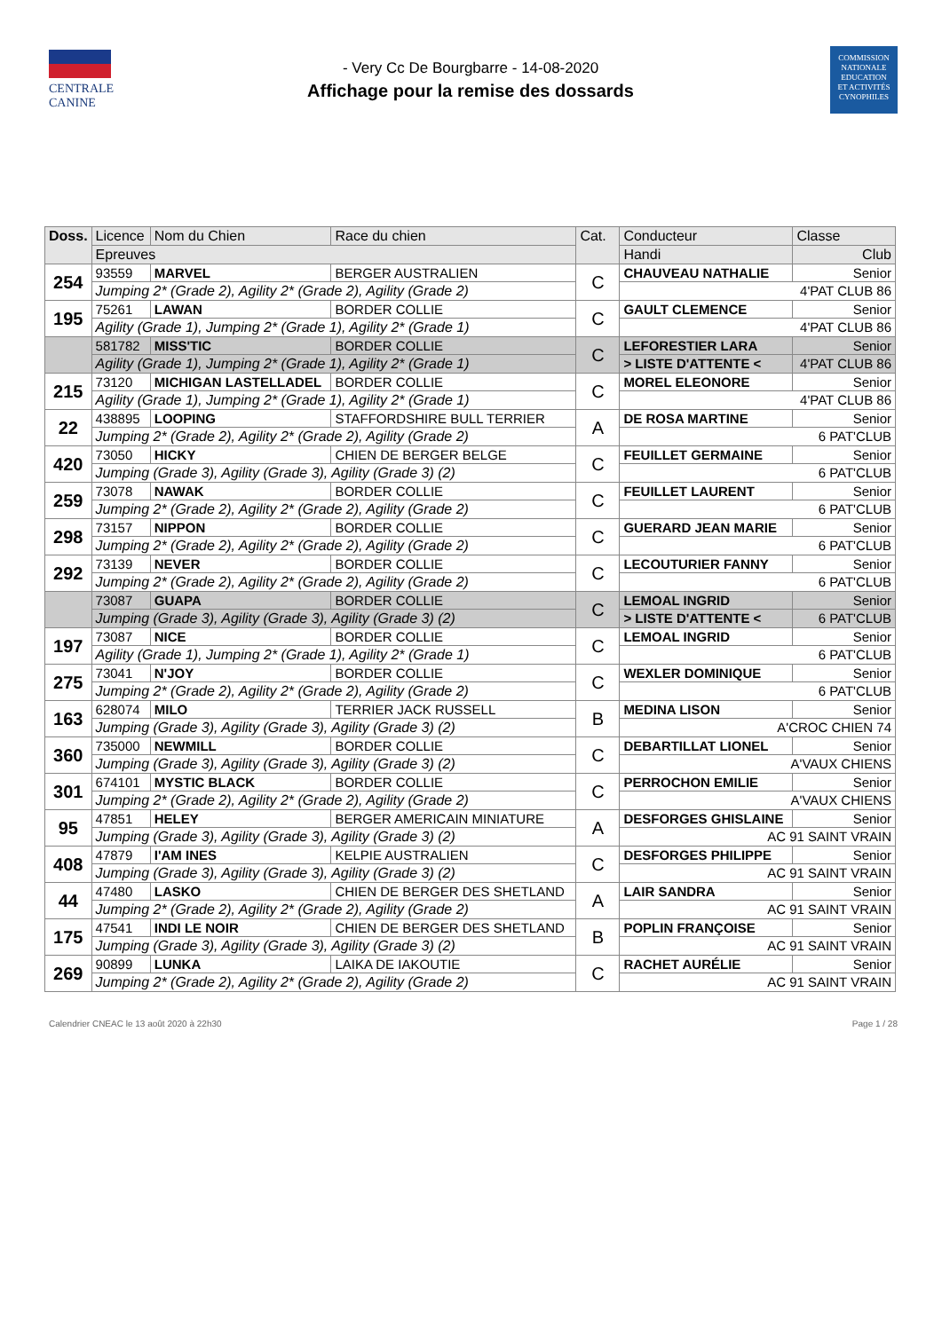CENTRALE
CANINE
- Very Cc De Bourgbarre - 14-08-2020
Affichage pour la remise des dossards
COMMISSION
NATIONALE
EDUCATION
ET ACTIVITÉS
CYNOPHILES
| Doss. | Licence | Nom du Chien | Race du chien | Cat. | Conducteur | | Classe |
| --- | --- | --- | --- | --- | --- | --- | --- |
| | Epreuves | | | | Handi | Club | |
| 254 | 93559 | MARVEL | BERGER AUSTRALIEN | C | CHAUVEAU NATHALIE | | Senior |
| | Jumping 2* (Grade 2), Agility 2* (Grade 2), Agility (Grade 2) | | | | 4'PAT CLUB 86 | | |
| 195 | 75261 | LAWAN | BORDER COLLIE | C | GAULT CLEMENCE | | Senior |
| | Agility (Grade 1), Jumping 2* (Grade 1), Agility 2* (Grade 1) | | | | 4'PAT CLUB 86 | | |
| | 581782 | MISS'TIC | BORDER COLLIE | C | LEFORESTIER LARA | | Senior |
| | Agility (Grade 1), Jumping 2* (Grade 1), Agility 2* (Grade 1) | | | | > LISTE D'ATTENTE < | | 4'PAT CLUB 86 |
| 215 | 73120 | MICHIGAN LASTELLADEL | BORDER COLLIE | C | MOREL ELEONORE | | Senior |
| | Agility (Grade 1), Jumping 2* (Grade 1), Agility 2* (Grade 1) | | | | 4'PAT CLUB 86 | | |
| 22 | 438895 | LOOPING | STAFFORDSHIRE BULL TERRIER | A | DE ROSA MARTINE | | Senior |
| | Jumping 2* (Grade 2), Agility 2* (Grade 2), Agility (Grade 2) | | | | 6 PAT'CLUB | | |
| 420 | 73050 | HICKY | CHIEN DE BERGER BELGE | C | FEUILLET GERMAINE | | Senior |
| | Jumping (Grade 3), Agility (Grade 3), Agility (Grade 3) (2) | | | | 6 PAT'CLUB | | |
| 259 | 73078 | NAWAK | BORDER COLLIE | C | FEUILLET LAURENT | | Senior |
| | Jumping 2* (Grade 2), Agility 2* (Grade 2), Agility (Grade 2) | | | | 6 PAT'CLUB | | |
| 298 | 73157 | NIPPON | BORDER COLLIE | C | GUERARD JEAN MARIE | | Senior |
| | Jumping 2* (Grade 2), Agility 2* (Grade 2), Agility (Grade 2) | | | | 6 PAT'CLUB | | |
| 292 | 73139 | NEVER | BORDER COLLIE | C | LECOUTURIER FANNY | | Senior |
| | Jumping 2* (Grade 2), Agility 2* (Grade 2), Agility (Grade 2) | | | | 6 PAT'CLUB | | |
| | 73087 | GUAPA | BORDER COLLIE | C | LEMOAL INGRID | | Senior |
| | Jumping (Grade 3), Agility (Grade 3), Agility (Grade 3) (2) | | | | > LISTE D'ATTENTE < | | 6 PAT'CLUB |
| 197 | 73087 | NICE | BORDER COLLIE | C | LEMOAL INGRID | | Senior |
| | Agility (Grade 1), Jumping 2* (Grade 1), Agility 2* (Grade 1) | | | | 6 PAT'CLUB | | |
| 275 | 73041 | N'JOY | BORDER COLLIE | C | WEXLER DOMINIQUE | | Senior |
| | Jumping 2* (Grade 2), Agility 2* (Grade 2), Agility (Grade 2) | | | | 6 PAT'CLUB | | |
| 163 | 628074 | MILO | TERRIER JACK RUSSELL | B | MEDINA LISON | | Senior |
| | Jumping (Grade 3), Agility (Grade 3), Agility (Grade 3) (2) | | | | A'CROC CHIEN 74 | | |
| 360 | 735000 | NEWMILL | BORDER COLLIE | C | DEBARTILLAT LIONEL | | Senior |
| | Jumping (Grade 3), Agility (Grade 3), Agility (Grade 3) (2) | | | | A'VAUX CHIENS | | |
| 301 | 674101 | MYSTIC BLACK | BORDER COLLIE | C | PERROCHON EMILIE | | Senior |
| | Jumping 2* (Grade 2), Agility 2* (Grade 2), Agility (Grade 2) | | | | A'VAUX CHIENS | | |
| 95 | 47851 | HELEY | BERGER AMERICAIN MINIATURE | A | DESFORGES GHISLAINE | | Senior |
| | Jumping (Grade 3), Agility (Grade 3), Agility (Grade 3) (2) | | | | AC 91 SAINT VRAIN | | |
| 408 | 47879 | I'AM INES | KELPIE AUSTRALIEN | C | DESFORGES PHILIPPE | | Senior |
| | Jumping (Grade 3), Agility (Grade 3), Agility (Grade 3) (2) | | | | AC 91 SAINT VRAIN | | |
| 44 | 47480 | LASKO | CHIEN DE BERGER DES SHETLAND | A | LAIR SANDRA | | Senior |
| | Jumping 2* (Grade 2), Agility 2* (Grade 2), Agility (Grade 2) | | | | AC 91 SAINT VRAIN | | |
| 175 | 47541 | INDI LE NOIR | CHIEN DE BERGER DES SHETLAND | B | POPLIN FRANÇOISE | | Senior |
| | Jumping (Grade 3), Agility (Grade 3), Agility (Grade 3) (2) | | | | AC 91 SAINT VRAIN | | |
| 269 | 90899 | LUNKA | LAIKA DE IAKOUTIE | C | RACHET AURÉLIE | | Senior |
| | Jumping 2* (Grade 2), Agility 2* (Grade 2), Agility (Grade 2) | | | | AC 91 SAINT VRAIN | | |
Calendrier CNEAC le 13 août 2020 à 22h30 Page 1 / 28